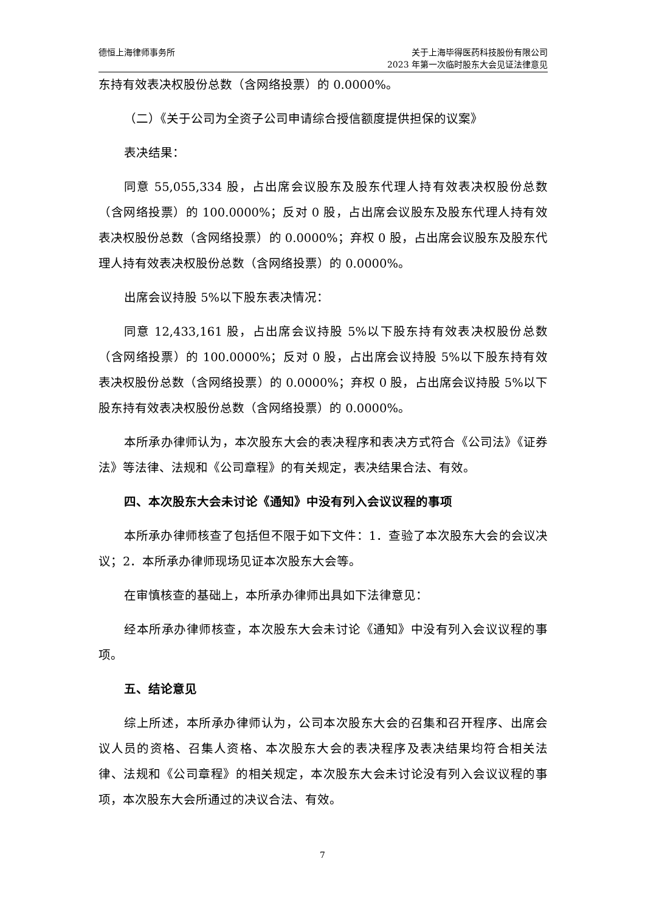德恒上海律师事务所 关于上海毕得医药科技股份有限公司
2023 年第一次临时股东大会见证法律意见
东持有效表决权股份总数（含网络投票）的 0.0000%。
（二）《关于公司为全资子公司申请综合授信额度提供担保的议案》
表决结果：
同意 55,055,334 股，占出席会议股东及股东代理人持有效表决权股份总数（含网络投票）的 100.0000%；反对 0 股，占出席会议股东及股东代理人持有效表决权股份总数（含网络投票）的 0.0000%；弃权 0 股，占出席会议股东及股东代理人持有效表决权股份总数（含网络投票）的 0.0000%。
出席会议持股 5%以下股东表决情况：
同意 12,433,161 股，占出席会议持股 5%以下股东持有效表决权股份总数（含网络投票）的 100.0000%；反对 0 股，占出席会议持股 5%以下股东持有效表决权股份总数（含网络投票）的 0.0000%；弃权 0 股，占出席会议持股 5%以下股东持有效表决权股份总数（含网络投票）的 0.0000%。
本所承办律师认为，本次股东大会的表决程序和表决方式符合《公司法》《证券法》等法律、法规和《公司章程》的有关规定，表决结果合法、有效。
四、本次股东大会未讨论《通知》中没有列入会议议程的事项
本所承办律师核查了包括但不限于如下文件：1．查验了本次股东大会的会议决议；2．本所承办律师现场见证本次股东大会等。
在审慎核查的基础上，本所承办律师出具如下法律意见：
经本所承办律师核查，本次股东大会未讨论《通知》中没有列入会议议程的事项。
五、结论意见
综上所述，本所承办律师认为，公司本次股东大会的召集和召开程序、出席会议人员的资格、召集人资格、本次股东大会的表决程序及表决结果均符合相关法律、法规和《公司章程》的相关规定，本次股东大会未讨论没有列入会议议程的事项，本次股东大会所通过的决议合法、有效。
7